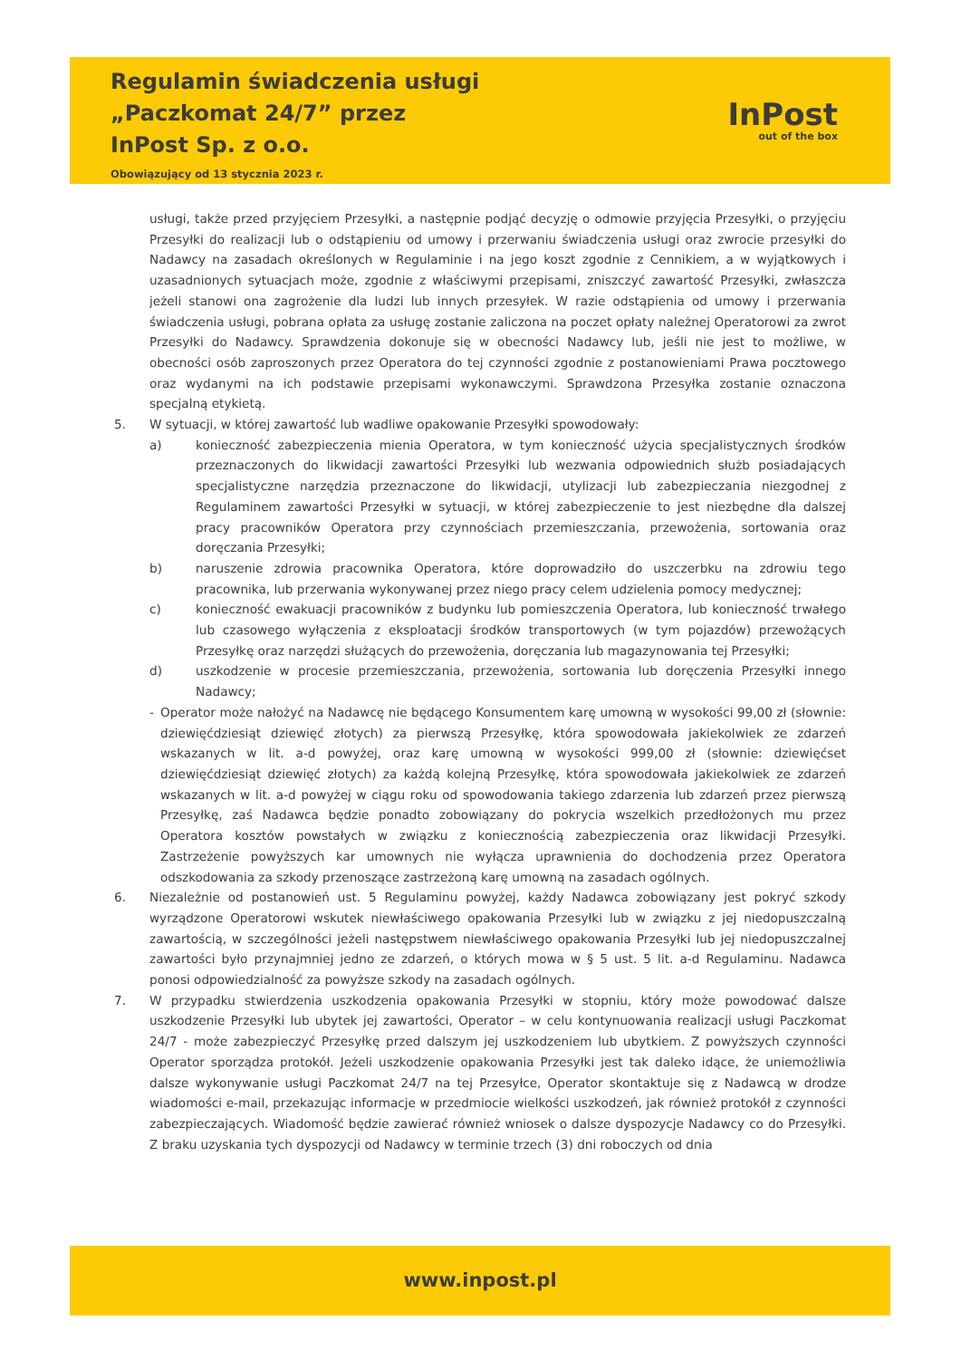Regulamin świadczenia usługi
„Paczkomat 24/7” przez
InPost Sp. z o.o.
Obowiązujący od 13 stycznia 2023 r.
InPost
out of the box
usługi, także przed przyjęciem Przesyłki, a następnie podjąć decyzję o odmowie przyjęcia Przesyłki, o przyjęciu Przesyłki do realizacji lub o odstąpieniu od umowy i przerwaniu świadczenia usługi oraz zwrocie przesyłki do Nadawcy na zasadach określonych w Regulaminie i na jego koszt zgodnie z Cennikiem, a w wyjątkowych i uzasadnionych sytuacjach może, zgodnie z właściwymi przepisami, zniszczyć zawartość Przesyłki, zwłaszcza jeżeli stanowi ona zagrożenie dla ludzi lub innych przesyłek. W razie odstąpienia od umowy i przerwania świadczenia usługi, pobrana opłata za usługę zostanie zaliczona na poczet opłaty należnej Operatorowi za zwrot Przesyłki do Nadawcy. Sprawdzenia dokonuje się w obecności Nadawcy lub, jeśli nie jest to możliwe, w obecności osób zaproszonych przez Operatora do tej czynności zgodnie z postanowieniami Prawa pocztowego oraz wydanymi na ich podstawie przepisami wykonawczymi. Sprawdzona Przesyłka zostanie oznaczona specjalną etykietą.
5. W sytuacji, w której zawartość lub wadliwe opakowanie Przesyłki spowodowały:
a) konieczność zabezpieczenia mienia Operatora, w tym konieczność użycia specjalistycznych środków przeznaczonych do likwidacji zawartości Przesyłki lub wezwania odpowiednich służb posiadających specjalistyczne narzędzia przeznaczone do likwidacji, utylizacji lub zabezpieczania niezgodnej z Regulaminem zawartości Przesyłki w sytuacji, w której zabezpieczenie to jest niezbędne dla dalszej pracy pracowników Operatora przy czynnościach przemieszczania, przewożenia, sortowania oraz doręczania Przesyłki;
b) naruszenie zdrowia pracownika Operatora, które doprowadziło do uszczerbku na zdrowiu tego pracownika, lub przerwania wykonywanej przez niego pracy celem udzielenia pomocy medycznej;
c) konieczność ewakuacji pracowników z budynku lub pomieszczenia Operatora, lub konieczność trwałego lub czasowego wyłączenia z eksploatacji środków transportowych (w tym pojazdów) przewożących Przesyłkę oraz narzędzi służących do przewożenia, doręczania lub magazynowania tej Przesyłki;
d) uszkodzenie w procesie przemieszczania, przewożenia, sortowania lub doręczenia Przesyłki innego Nadawcy;
- Operator może nałożyć na Nadawcę nie będącego Konsumentem karę umowną w wysokości 99,00 zł (słownie: dziewięćdziesiąt dziewięć złotych) za pierwszą Przesyłkę, która spowodowała jakiekolwiek ze zdarzeń wskazanych w lit. a-d powyżej, oraz karę umowną w wysokości 999,00 zł (słownie: dziewięćset dziewięćdziesiąt dziewięć złotych) za każdą kolejną Przesyłkę, która spowodowała jakiekolwiek ze zdarzeń wskazanych w lit. a-d powyżej w ciągu roku od spowodowania takiego zdarzenia lub zdarzeń przez pierwszą Przesyłkę, zaś Nadawca będzie ponadto zobowiązany do pokrycia wszelkich przedłożonych mu przez Operatora kosztów powstałych w związku z koniecznością zabezpieczenia oraz likwidacji Przesyłki. Zastrzeżenie powyższych kar umownych nie wyłącza uprawnienia do dochodzenia przez Operatora odszkodowania za szkody przenoszące zastrzeżoną karę umowną na zasadach ogólnych.
6. Niezależnie od postanowień ust. 5 Regulaminu powyżej, każdy Nadawca zobowiązany jest pokryć szkody wyrządzone Operatorowi wskutek niewłaściwego opakowania Przesyłki lub w związku z jej niedopuszczalną zawartością, w szczególności jeżeli następstwem niewłaściwego opakowania Przesyłki lub jej niedopuszczalnej zawartości było przynajmniej jedno ze zdarzeń, o których mowa w § 5 ust. 5 lit. a-d Regulaminu. Nadawca ponosi odpowiedzialność za powyższe szkody na zasadach ogólnych.
7. W przypadku stwierdzenia uszkodzenia opakowania Przesyłki w stopniu, który może powodować dalsze uszkodzenie Przesyłki lub ubytek jej zawartości, Operator – w celu kontynuowania realizacji usługi Paczkomat 24/7 - może zabezpieczyć Przesyłkę przed dalszym jej uszkodzeniem lub ubytkiem. Z powyższych czynności Operator sporządza protokół. Jeżeli uszkodzenie opakowania Przesyłki jest tak daleko idące, że uniemożliwia dalsze wykonywanie usługi Paczkomat 24/7 na tej Przesyłce, Operator skontaktuje się z Nadawcą w drodze wiadomości e-mail, przekazując informacje w przedmiocie wielkości uszkodzeń, jak również protokół z czynności zabezpieczających. Wiadomość będzie zawierać również wniosek o dalsze dyspozycje Nadawcy co do Przesyłki. Z braku uzyskania tych dyspozycji od Nadawcy w terminie trzech (3) dni roboczych od dnia
www.inpost.pl